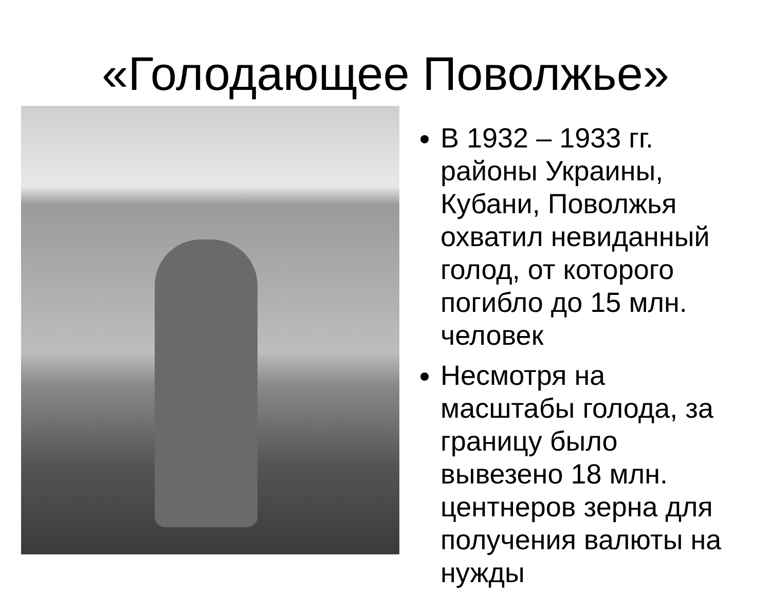«Голодающее Поволжье»
В 1932 – 1933 гг. районы Украины, Кубани, Поволжья охватил невиданный голод, от которого погибло до 15 млн. человек
Несмотря на масштабы голода, за границу было вывезено 18 млн. центнеров зерна для получения валюты на нужды